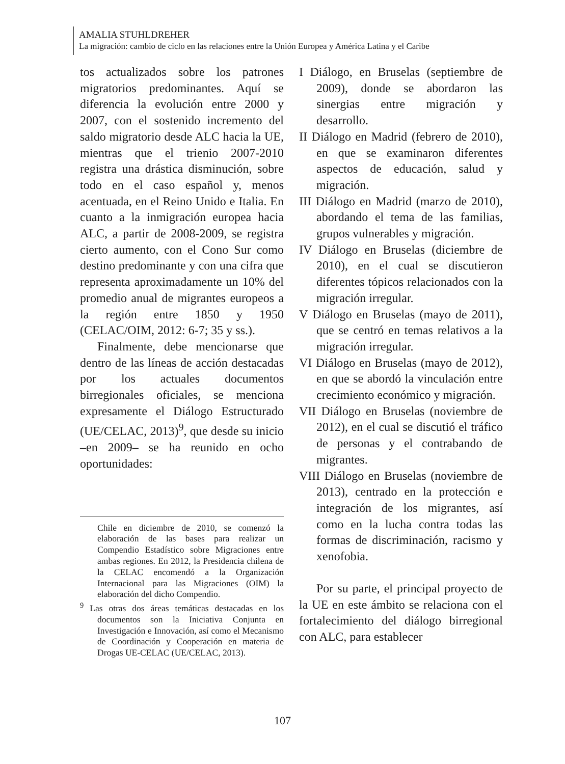AMALIA STUHLDREHER
La migración: cambio de ciclo en las relaciones entre la Unión Europea y América Latina y el Caribe
tos actualizados sobre los patrones migratorios predominantes. Aquí se diferencia la evolución entre 2000 y 2007, con el sostenido incremento del saldo migratorio desde ALC hacia la UE, mientras que el trienio 2007-2010 registra una drástica disminución, sobre todo en el caso español y, menos acentuada, en el Reino Unido e Italia. En cuanto a la inmigración europea hacia ALC, a partir de 2008-2009, se registra cierto aumento, con el Cono Sur como destino predominante y con una cifra que representa aproximadamente un 10% del promedio anual de migrantes europeos a la región entre 1850 y 1950 (CELAC/OIM, 2012: 6-7; 35 y ss.).
Finalmente, debe mencionarse que dentro de las líneas de acción destacadas por los actuales documentos birregionales oficiales, se menciona expresamente el Diálogo Estructurado (UE/CELAC, 2013)<sup>9</sup>, que desde su inicio –en 2009– se ha reunido en ocho oportunidades:
Chile en diciembre de 2010, se comenzó la elaboración de las bases para realizar un Compendio Estadístico sobre Migraciones entre ambas regiones. En 2012, la Presidencia chilena de la CELAC encomendó a la Organización Internacional para las Migraciones (OIM) la elaboración del dicho Compendio.
<sup>9</sup> Las otras dos áreas temáticas destacadas en los documentos son la Iniciativa Conjunta en Investigación e Innovación, así como el Mecanismo de Coordinación y Cooperación en materia de Drogas UE-CELAC (UE/CELAC, 2013).
I Diálogo, en Bruselas (septiembre de 2009), donde se abordaron las sinergias entre migración y desarrollo.
II Diálogo en Madrid (febrero de 2010), en que se examinaron diferentes aspectos de educación, salud y migración.
III Diálogo en Madrid (marzo de 2010), abordando el tema de las familias, grupos vulnerables y migración.
IV Diálogo en Bruselas (diciembre de 2010), en el cual se discutieron diferentes tópicos relacionados con la migración irregular.
V Diálogo en Bruselas (mayo de 2011), que se centró en temas relativos a la migración irregular.
VI Diálogo en Bruselas (mayo de 2012), en que se abordó la vinculación entre crecimiento económico y migración.
VII Diálogo en Bruselas (noviembre de 2012), en el cual se discutió el tráfico de personas y el contrabando de migrantes.
VIII Diálogo en Bruselas (noviembre de 2013), centrado en la protección e integración de los migrantes, así como en la lucha contra todas las formas de discriminación, racismo y xenofobia.
Por su parte, el principal proyecto de la UE en este ámbito se relaciona con el fortalecimiento del diálogo birregional con ALC, para establecer
107